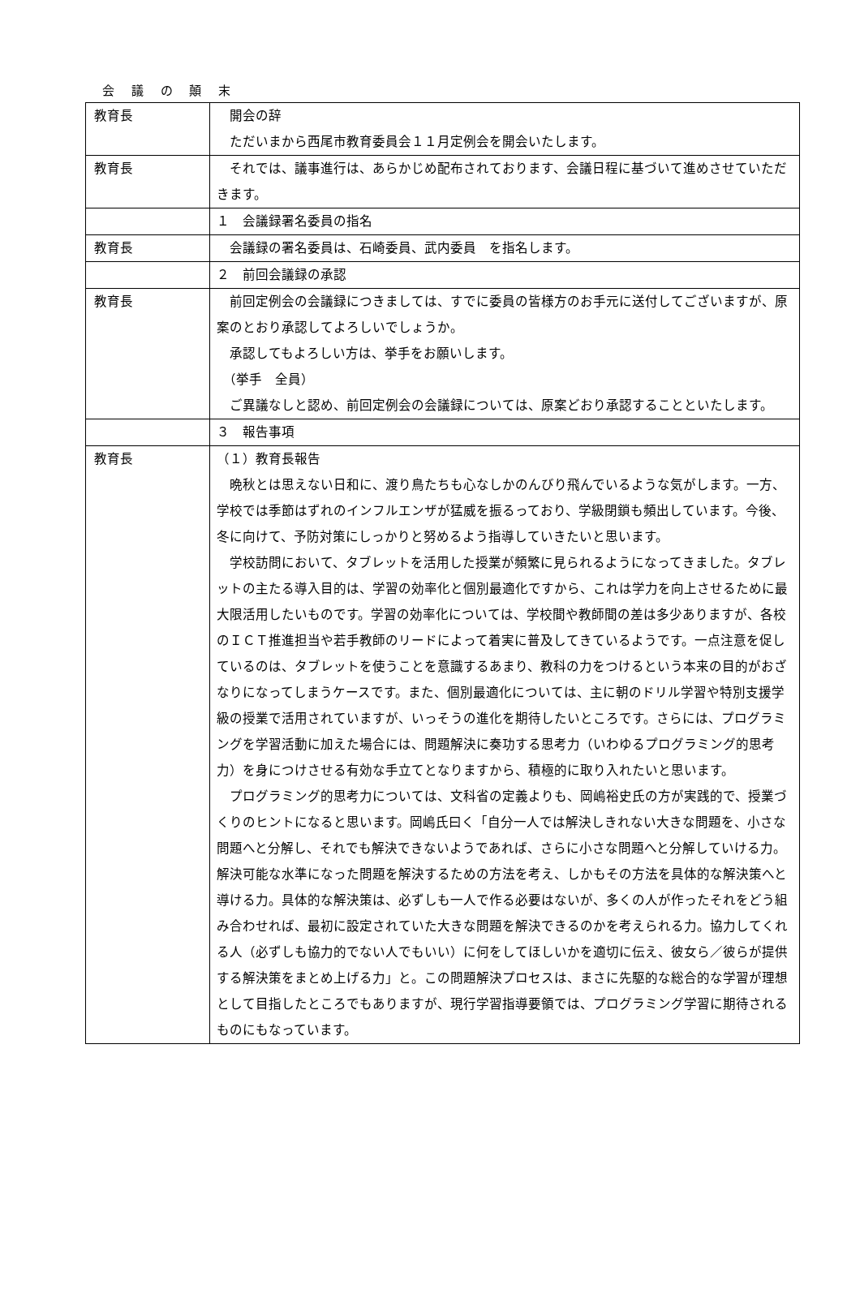会 議 の 顛 末
| 教育長 | 開会の辞 ただいまから西尾市教育委員会１１月定例会を開会いたします。 |
| 教育長 | それでは、議事進行は、あらかじめ配布されております、会議日程に基づいて進めさせていただきます。 |
| | １ 会議録署名委員の指名 |
| 教育長 | 会議録の署名委員は、石崎委員、武内委員 を指名します。 |
| | ２ 前回会議録の承認 |
| 教育長 | 前回定例会の会議録につきましては、すでに委員の皆様方のお手元に送付してございますが、原案のとおり承認してよろしいでしょうか。 承認してもよろしい方は、挙手をお願いします。 （挙手 全員） ご異議なしと認め、前回定例会の会議録については、原案どおり承認することといたします。 |
| | ３ 報告事項 |
| 教育長 | （１）教育長報告 晩秋とは思えない日和に、渡り鳥たちも心なしかのんびり飛んでいるような気がします。一方、学校では季節はずれのインフルエンザが猛威を振るっており、学級閉鎖も頻出しています。今後、冬に向けて、予防対策にしっかりと努めるよう指導していきたいと思います。 学校訪問において、タブレットを活用した授業が頻繁に見られるようになってきました。タブレットの主たる導入目的は、学習の効率化と個別最適化ですから、これは学力を向上させるために最大限活用したいものです。学習の効率化については、学校間や教師間の差は多少ありますが、各校のＩＣＴ推進担当や若手教師のリードによって着実に普及してきているようです。一点注意を促しているのは、タブレットを使うことを意識するあまり、教科の力をつけるという本来の目的がおざなりになってしまうケースです。また、個別最適化については、主に朝のドリル学習や特別支援学級の授業で活用されていますが、いっそうの進化を期待したいところです。さらには、プログラミングを学習活動に加えた場合には、問題解決に奏功する思考力（いわゆるプログラミング的思考力）を身につけさせる有効な手立てとなりますから、積極的に取り入れたいと思います。 プログラミング的思考力については、文科省の定義よりも、岡嶋裕史氏の方が実践的で、授業づくりのヒントになると思います。岡嶋氏曰く「自分一人では解決しきれない大きな問題を、小さな問題へと分解し、それでも解決できないようであれば、さらに小さな問題へと分解していける力。解決可能な水準になった問題を解決するための方法を考え、しかもその方法を具体的な解決策へと導ける力。具体的な解決策は、必ずしも一人で作る必要はないが、多くの人が作ったそれをどう組み合わせれば、最初に設定されていた大きな問題を解決できるのかを考えられる力。協力してくれる人（必ずしも協力的でない人でもいい）に何をしてほしいかを適切に伝え、彼女ら／彼らが提供する解決策をまとめ上げる力」と。この問題解決プロセスは、まさに先駆的な総合的な学習が理想として目指したところでもありますが、現行学習指導要領では、プログラミング学習に期待されるものにもなっています。 |